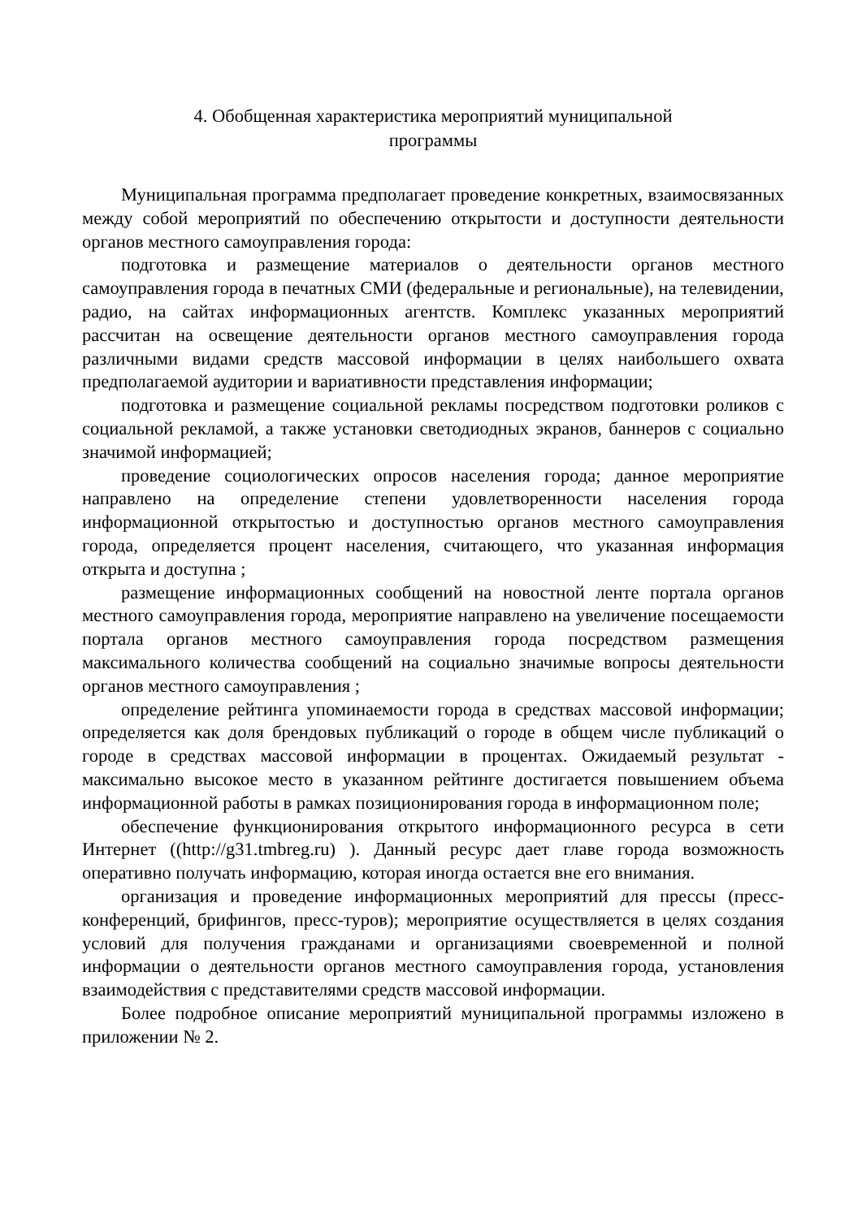4. Обобщенная характеристика мероприятий муниципальной
программы
Муниципальная программа предполагает проведение конкретных, взаимосвязанных между собой мероприятий по обеспечению открытости и доступности деятельности органов местного самоуправления города:
подготовка и размещение материалов о деятельности органов местного самоуправления города в печатных СМИ (федеральные и региональные), на телевидении, радио, на сайтах информационных агентств. Комплекс указанных мероприятий рассчитан на освещение деятельности органов местного самоуправления города различными видами средств массовой информации в целях наибольшего охвата предполагаемой аудитории и вариативности представления информации;
подготовка и размещение социальной рекламы посредством подготовки роликов с социальной рекламой, а также установки светодиодных экранов, баннеров с социально значимой информацией;
проведение социологических опросов населения города; данное мероприятие направлено на определение степени удовлетворенности населения города информационной открытостью и доступностью органов местного самоуправления города, определяется процент населения, считающего, что указанная информация открыта и доступна ;
размещение информационных сообщений на новостной ленте портала органов местного самоуправления города, мероприятие направлено на увеличение посещаемости портала органов местного самоуправления города посредством размещения максимального количества сообщений на социально значимые вопросы деятельности органов местного самоуправления ;
определение рейтинга упоминаемости города в средствах массовой информации; определяется как доля брендовых публикаций о городе в общем числе публикаций о городе в средствах массовой информации в процентах. Ожидаемый результат - максимально высокое место в указанном рейтинге достигается повышением объема информационной работы в рамках позиционирования города в информационном поле;
обеспечение функционирования открытого информационного ресурса в сети Интернет ((http://g31.tmbreg.ru) ). Данный ресурс дает главе города возможность оперативно получать информацию, которая иногда остается вне его внимания.
организация и проведение информационных мероприятий для прессы (пресс-конференций, брифингов, пресс-туров); мероприятие осуществляется в целях создания условий для получения гражданами и организациями своевременной и полной информации о деятельности органов местного самоуправления города, установления взаимодействия с представителями средств массовой информации.
Более подробное описание мероприятий муниципальной программы изложено в приложении № 2.